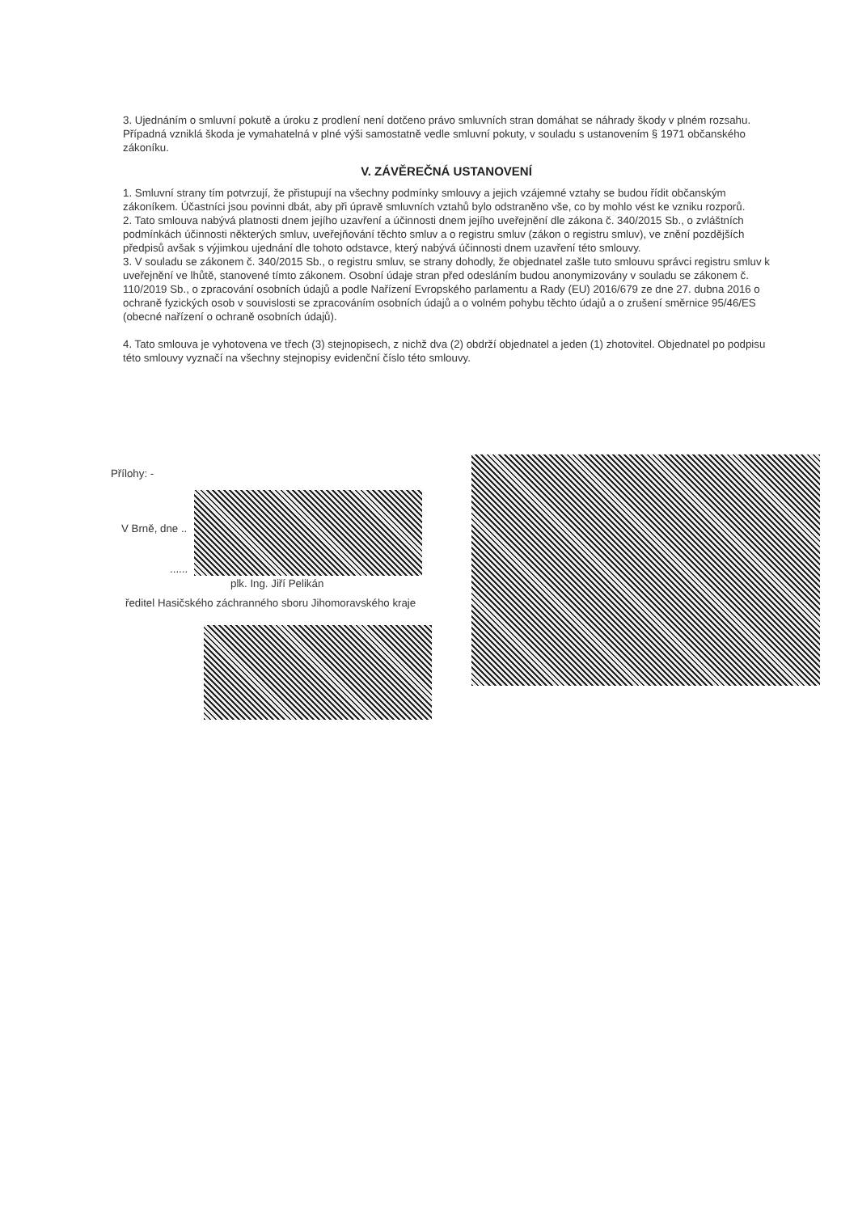3. Ujednáním o smluvní pokutě a úroku z prodlení není dotčeno právo smluvních stran domáhat se náhrady škody v plném rozsahu. Případná vzniklá škoda je vymahatelná v plné výši samostatně vedle smluvní pokuty, v souladu s ustanovením § 1971 občanského zákoníku.
V. ZÁVĚREČNÁ USTANOVENÍ
1. Smluvní strany tím potvrzují, že přistupují na všechny podmínky smlouvy a jejich vzájemné vztahy se budou řídit občanským zákoníkem. Účastníci jsou povinni dbát, aby při úpravě smluvních vztahů bylo odstraněno vše, co by mohlo vést ke vzniku rozporů.
2. Tato smlouva nabývá platnosti dnem jejího uzavření a účinnosti dnem jejího uveřejnění dle zákona č. 340/2015 Sb., o zvláštních podmínkách účinnosti některých smluv, uveřejňování těchto smluv a o registru smluv (zákon o registru smluv), ve znění pozdějších předpisů avšak s výjimkou ujednání dle tohoto odstavce, který nabývá účinnosti dnem uzavření této smlouvy.
3. V souladu se zákonem č. 340/2015 Sb., o registru smluv, se strany dohodly, že objednatel zašle tuto smlouvu správci registru smluv k uveřejnění ve lhůtě, stanovené tímto zákonem. Osobní údaje stran před odesláním budou anonymizovány v souladu se zákonem č. 110/2019 Sb., o zpracování osobních údajů a podle Nařízení Evropského parlamentu a Rady (EU) 2016/679 ze dne 27. dubna 2016 o ochraně fyzických osob v souvislosti se zpracováním osobních údajů a o volném pohybu těchto údajů a o zrušení směrnice 95/46/ES (obecné nařízení o ochraně osobních údajů).
4. Tato smlouva je vyhotovena ve třech (3) stejnopisech, z nichž dva (2) obdrží objednatel a jeden (1) zhotovitel. Objednatel po podpisu této smlouvy vyznačí na všechny stejnopisy evidenční číslo této smlouvy.
Přílohy: -
V Brně, dne ..
......
plk. Ing. Jiří Pelikán
ředitel Hasičského záchranného sboru Jihomoravského kraje